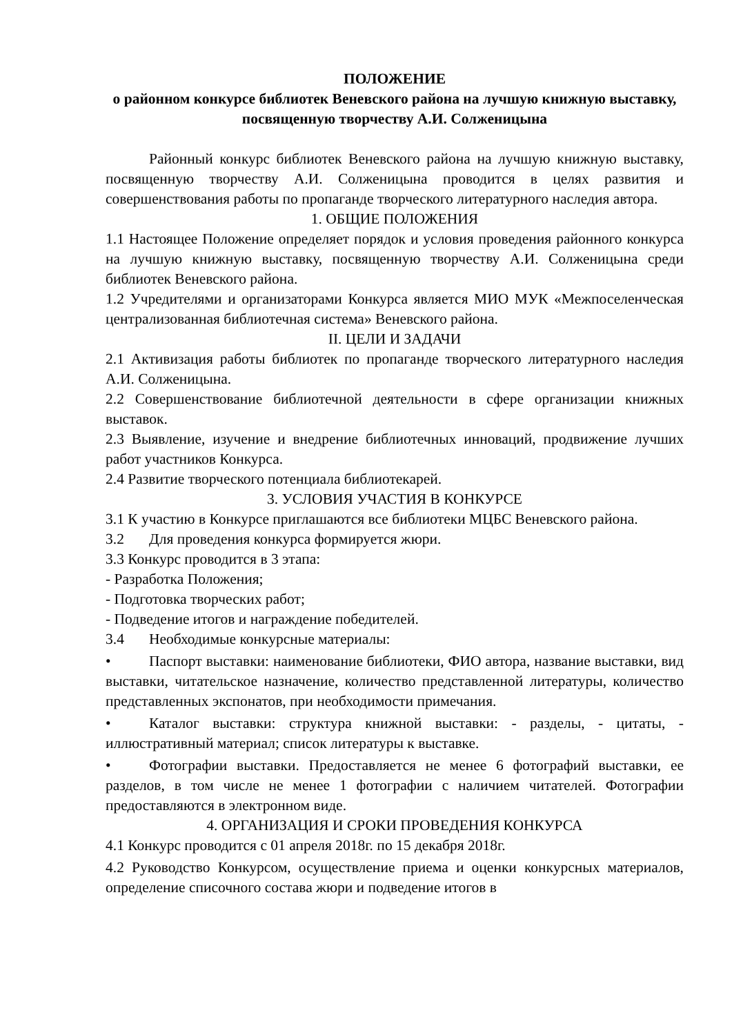ПОЛОЖЕНИЕ
о районном конкурсе библиотек Веневского района на лучшую книжную выставку, посвященную творчеству А.И. Солженицына
Районный конкурс библиотек Веневского района на лучшую книжную выставку, посвященную творчеству А.И. Солженицына проводится в целях развития и совершенствования работы по пропаганде творческого литературного наследия автора.
1. ОБЩИЕ ПОЛОЖЕНИЯ
1.1 Настоящее Положение определяет порядок и условия проведения районного конкурса на лучшую книжную выставку, посвященную творчеству А.И. Солженицына среди библиотек Веневского района.
1.2 Учредителями и организаторами Конкурса является МИО МУК «Межпоселенческая централизованная библиотечная система» Веневского района.
II. ЦЕЛИ И ЗАДАЧИ
2.1 Активизация работы библиотек по пропаганде творческого литературного наследия А.И. Солженицына.
2.2 Совершенствование библиотечной деятельности в сфере организации книжных выставок.
2.3 Выявление, изучение и внедрение библиотечных инноваций, продвижение лучших работ участников Конкурса.
2.4 Развитие творческого потенциала библиотекарей.
3. УСЛОВИЯ УЧАСТИЯ В КОНКУРСЕ
3.1 К участию в Конкурсе приглашаются все библиотеки МЦБС Веневского района.
3.2 Для проведения конкурса формируется жюри.
3.3 Конкурс проводится в 3 этапа:
- Разработка Положения;
- Подготовка творческих работ;
- Подведение итогов и награждение победителей.
3.4 Необходимые конкурсные материалы:
• Паспорт выставки: наименование библиотеки, ФИО автора, название выставки, вид выставки, читательское назначение, количество представленной литературы, количество представленных экспонатов, при необходимости примечания.
• Каталог выставки: структура книжной выставки: - разделы, - цитаты, - иллюстративный материал; список литературы к выставке.
• Фотографии выставки. Предоставляется не менее 6 фотографий выставки, ее разделов, в том числе не менее 1 фотографии с наличием читателей. Фотографии предоставляются в электронном виде.
4. ОРГАНИЗАЦИЯ И СРОКИ ПРОВЕДЕНИЯ КОНКУРСА
4.1 Конкурс проводится с 01 апреля 2018г. по 15 декабря 2018г.
4.2 Руководство Конкурсом, осуществление приема и оценки конкурсных материалов, определение списочного состава жюри и подведение итогов в